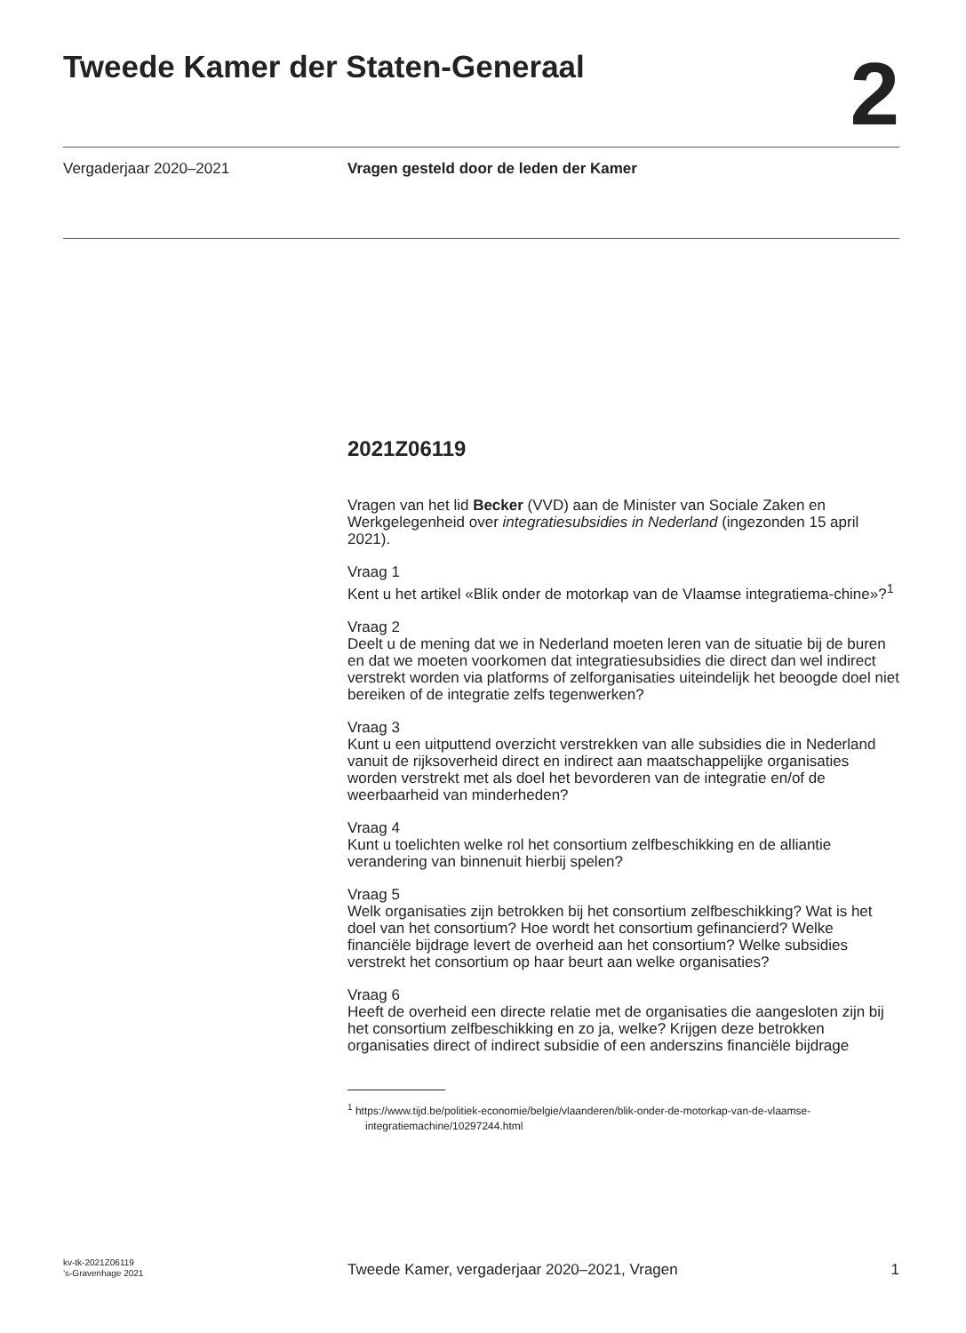Tweede Kamer der Staten-Generaal
2
Vergaderjaar 2020–2021 Vragen gesteld door de leden der Kamer
2021Z06119
Vragen van het lid Becker (VVD) aan de Minister van Sociale Zaken en Werkgelegenheid over integratiesubsidies in Nederland (ingezonden 15 april 2021).
Vraag 1
Kent u het artikel «Blik onder de motorkap van de Vlaamse integratiema-chine»?<sup>1</sup>
Vraag 2
Deelt u de mening dat we in Nederland moeten leren van de situatie bij de buren en dat we moeten voorkomen dat integratiesubsidies die direct dan wel indirect verstrekt worden via platforms of zelforganisaties uiteindelijk het beoogde doel niet bereiken of de integratie zelfs tegenwerken?
Vraag 3
Kunt u een uitputtend overzicht verstrekken van alle subsidies die in Nederland vanuit de rijksoverheid direct en indirect aan maatschappelijke organisaties worden verstrekt met als doel het bevorderen van de integratie en/of de weerbaarheid van minderheden?
Vraag 4
Kunt u toelichten welke rol het consortium zelfbeschikking en de alliantie verandering van binnenuit hierbij spelen?
Vraag 5
Welk organisaties zijn betrokken bij het consortium zelfbeschikking? Wat is het doel van het consortium? Hoe wordt het consortium gefinancierd? Welke financiële bijdrage levert de overheid aan het consortium? Welke subsidies verstrekt het consortium op haar beurt aan welke organisaties?
Vraag 6
Heeft de overheid een directe relatie met de organisaties die aangesloten zijn bij het consortium zelfbeschikking en zo ja, welke? Krijgen deze betrokken organisaties direct of indirect subsidie of een anderszins financiële bijdrage
<sup>1</sup> https://www.tijd.be/politiek-economie/belgie/vlaanderen/blik-onder-de-motorkap-van-de-vlaamse-integratiemachine/10297244.html
kv-tk-2021Z06119
’s-Gravenhage 2021
Tweede Kamer, vergaderjaar 2020–2021, Vragen
1